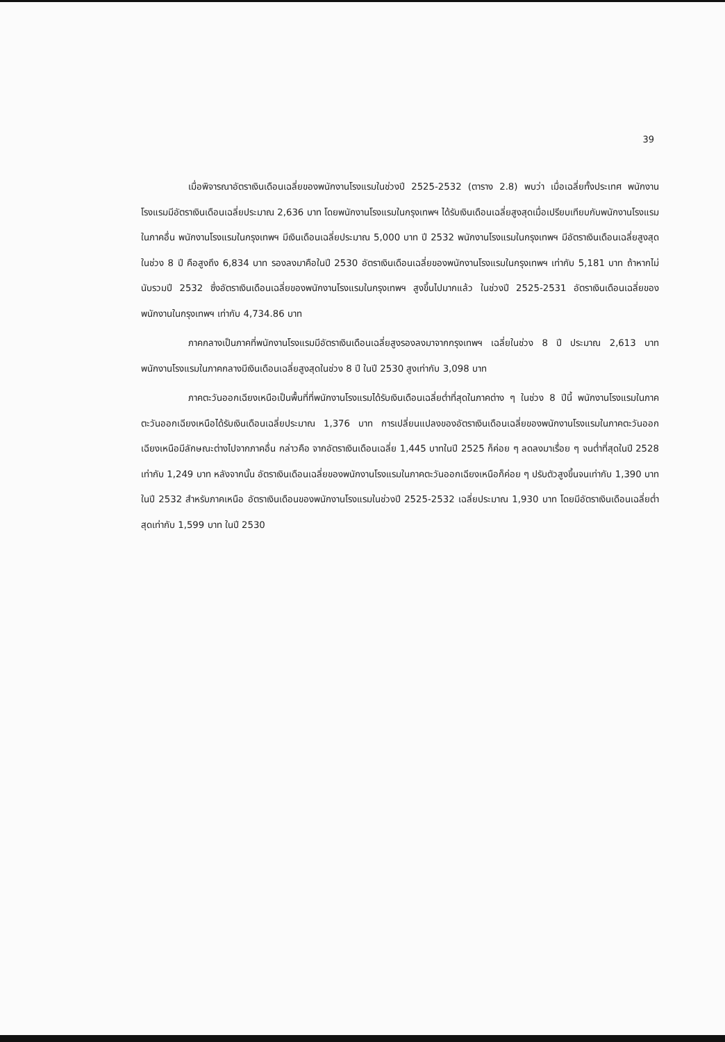39
เมื่อพิจารณาอัตราเงินเดือนเฉลี่ยของพนักงานโรงแรมในช่วงปี 2525-2532 (ตาราง 2.8) พบว่า เมื่อเฉลี่ยทั้งประเทศ พนักงานโรงแรมมีอัตราเงินเดือนเฉลี่ยประมาณ 2,636 บาท โดยพนักงานโรงแรมในกรุงเทพฯ ได้รับเงินเดือนเฉลี่ยสูงสุดเมื่อเปรียบเทียบกับพนักงานโรงแรมในภาคอื่น พนักงานโรงแรมในกรุงเทพฯ มีเงินเดือนเฉลี่ยประมาณ 5,000 บาท ปี 2532 พนักงานโรงแรมในกรุงเทพฯ มีอัตราเงินเดือนเฉลี่ยสูงสุดในช่วง 8 ปี คือสูงถึง 6,834 บาท รองลงมาคือในปี 2530 อัตราเงินเดือนเฉลี่ยของพนักงานโรงแรมในกรุงเทพฯ เท่ากับ 5,181 บาท ถ้าหากไม่นับรวมปี 2532 ซึ่งอัตราเงินเดือนเฉลี่ยของพนักงานโรงแรมในกรุงเทพฯ สูงขึ้นไปมากแล้ว ในช่วงปี 2525-2531 อัตราเงินเดือนเฉลี่ยของพนักงานในกรุงเทพฯ เท่ากับ 4,734.86 บาท
ภาคกลางเป็นภาคที่พนักงานโรงแรมมีอัตราเงินเดือนเฉลี่ยสูงรองลงมาจากกรุงเทพฯ เฉลี่ยในช่วง 8 ปี ประมาณ 2,613 บาท พนักงานโรงแรมในภาคกลางมีเงินเดือนเฉลี่ยสูงสุดในช่วง 8 ปี ในปี 2530 สูงเท่ากับ 3,098 บาท
ภาคตะวันออกเฉียงเหนือเป็นพื้นที่ที่พนักงานโรงแรมได้รับเงินเดือนเฉลี่ยต่ำที่สุดในภาคต่าง ๆ ในช่วง 8 ปีนี้ พนักงานโรงแรมในภาคตะวันออกเฉียงเหนือได้รับเงินเดือนเฉลี่ยประมาณ 1,376 บาท การเปลี่ยนแปลงของอัตราเงินเดือนเฉลี่ยของพนักงานโรงแรมในภาคตะวันออกเฉียงเหนือมีลักษณะต่างไปจากภาคอื่น กล่าวคือ จากอัตราเงินเดือนเฉลี่ย 1,445 บาทในปี 2525 ก็ค่อย ๆ ลดลงมาเรื่อย ๆ จนต่ำที่สุดในปี 2528 เท่ากับ 1,249 บาท หลังจากนั้น อัตราเงินเดือนเฉลี่ยของพนักงานโรงแรมในภาคตะวันออกเฉียงเหนือก็ค่อย ๆ ปรับตัวสูงขึ้นจนเท่ากับ 1,390 บาท ในปี 2532 สำหรับภาคเหนือ อัตราเงินเดือนของพนักงานโรงแรมในช่วงปี 2525-2532 เฉลี่ยประมาณ 1,930 บาท โดยมีอัตราเงินเดือนเฉลี่ยต่ำสุดเท่ากับ 1,599 บาท ในปี 2530